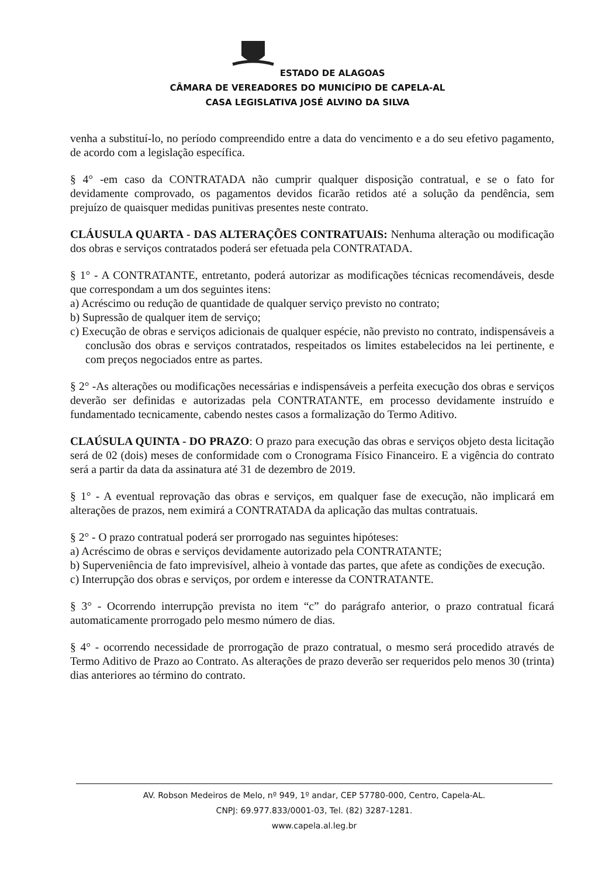ESTADO DE ALAGOAS
CÂMARA DE VEREADORES DO MUNICÍPIO DE CAPELA-AL
CASA LEGISLATIVA JOSÉ ALVINO DA SILVA
venha a substituí-lo, no período compreendido entre a data do vencimento e a do seu efetivo pagamento, de acordo com a legislação específica.
§ 4° -em caso da CONTRATADA não cumprir qualquer disposição contratual, e se o fato for devidamente comprovado, os pagamentos devidos ficarão retidos até a solução da pendência, sem prejuízo de quaisquer medidas punitivas presentes neste contrato.
CLÁUSULA QUARTA - DAS ALTERAÇÕES CONTRATUAIS: Nenhuma alteração ou modificação dos obras e serviços contratados poderá ser efetuada pela CONTRATADA.
§ 1° - A CONTRATANTE, entretanto, poderá autorizar as modificações técnicas recomendáveis, desde que correspondam a um dos seguintes itens:
a) Acréscimo ou redução de quantidade de qualquer serviço previsto no contrato;
b) Supressão de qualquer item de serviço;
c) Execução de obras e serviços adicionais de qualquer espécie, não previsto no contrato, indispensáveis a conclusão dos obras e serviços contratados, respeitados os limites estabelecidos na lei pertinente, e com preços negociados entre as partes.
§ 2° -As alterações ou modificações necessárias e indispensáveis a perfeita execução dos obras e serviços deverão ser definidas e autorizadas pela CONTRATANTE, em processo devidamente instruído e fundamentado tecnicamente, cabendo nestes casos a formalização do Termo Aditivo.
CLAÚSULA QUINTA - DO PRAZO: O prazo para execução das obras e serviços objeto desta licitação será de 02 (dois) meses de conformidade com o Cronograma Físico Financeiro. E a vigência do contrato será a partir da data da assinatura até 31 de dezembro de 2019.
§ 1° - A eventual reprovação das obras e serviços, em qualquer fase de execução, não implicará em alterações de prazos, nem eximirá a CONTRATADA da aplicação das multas contratuais.
§ 2° - O prazo contratual poderá ser prorrogado nas seguintes hipóteses:
a) Acréscimo de obras e serviços devidamente autorizado pela CONTRATANTE;
b) Superveniência de fato imprevisível, alheio à vontade das partes, que afete as condições de execução.
c) Interrupção dos obras e serviços, por ordem e interesse da CONTRATANTE.
§ 3° - Ocorrendo interrupção prevista no item “c” do parágrafo anterior, o prazo contratual ficará automaticamente prorrogado pelo mesmo número de dias.
§ 4° - ocorrendo necessidade de prorrogação de prazo contratual, o mesmo será procedido através de Termo Aditivo de Prazo ao Contrato. As alterações de prazo deverão ser requeridos pelo menos 30 (trinta) dias anteriores ao término do contrato.
AV. Robson Medeiros de Melo, nº 949, 1º andar, CEP 57780-000, Centro, Capela-AL.
CNPJ: 69.977.833/0001-03, Tel. (82) 3287-1281.
www.capela.al.leg.br